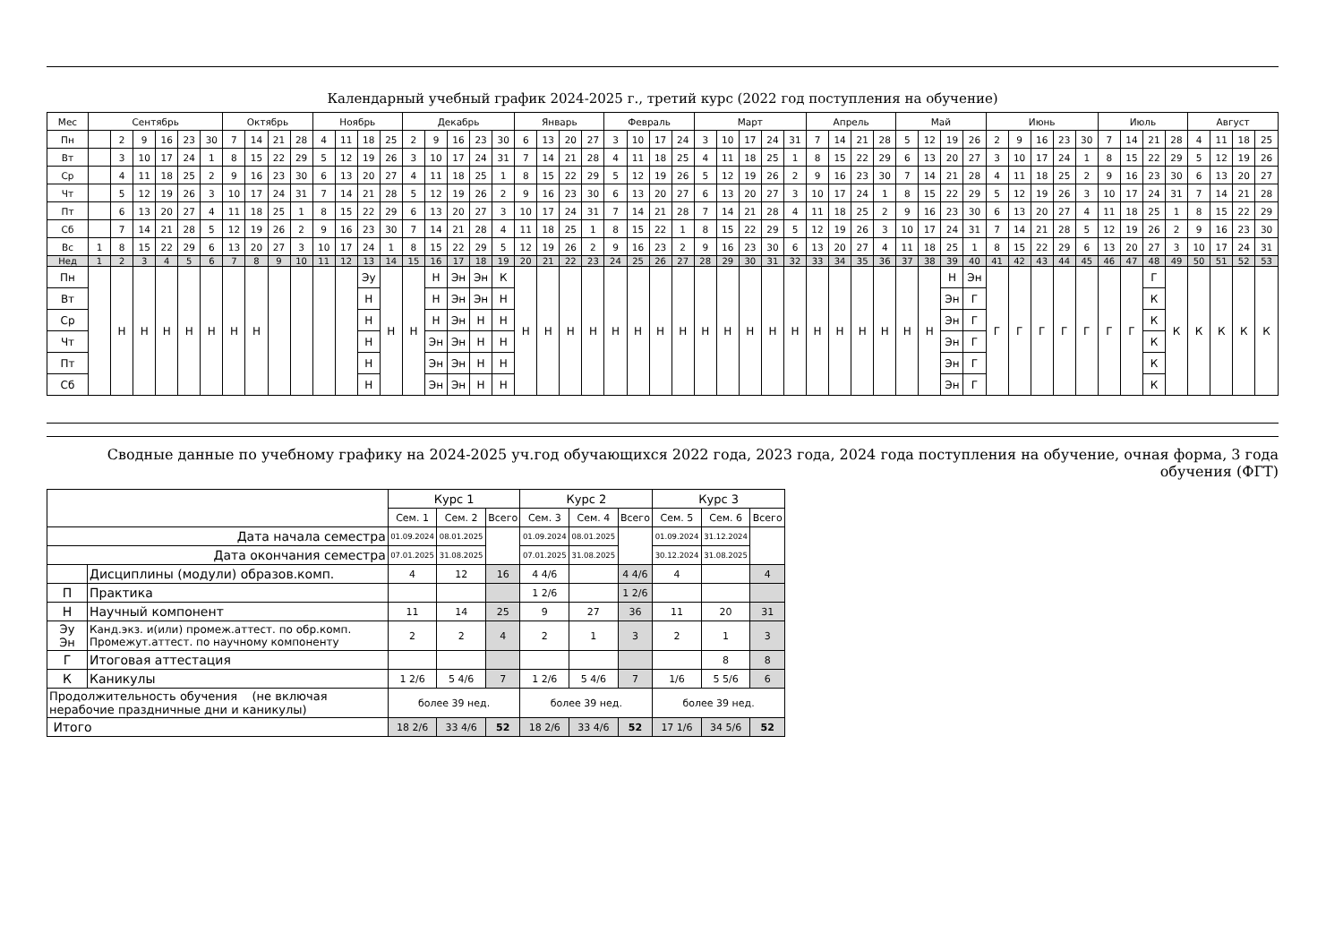Календарный учебный график 2024-2025 г., третий курс (2022 год поступления на обучение)
| Мес | Сентябрь | | | | | | Октябрь | | | | Ноябрь | | | | Декабрь | | | | | Январь | | | | Февраль | | | | Март | | | | | Апрель | | | | Май | | | | Июнь | | | | | Июль | | | | Август | | | |
| Пн | | 2 | 9 | 16 | 23 | 30 | 7 | 14 | 21 | 28 | 4 | 11 | 18 | 25 | 2 | 9 | 16 | 23 | 30 | 6 | 13 | 20 | 27 | 3 | 10 | 17 | 24 | 3 | 10 | 17 | 24 | 31 | 7 | 14 | 21 | 28 | 5 | 12 | 19 | 26 | 2 | 9 | 16 | 23 | 30 | 7 | 14 | 21 | 28 | 4 | 11 | 18 | 25 |
| Вт | | 3 | 10 | 17 | 24 | 1 | 8 | 15 | 22 | 29 | 5 | 12 | 19 | 26 | 3 | 10 | 17 | 24 | 31 | 7 | 14 | 21 | 28 | 4 | 11 | 18 | 25 | 4 | 11 | 18 | 25 | 1 | 8 | 15 | 22 | 29 | 6 | 13 | 20 | 27 | 3 | 10 | 17 | 24 | 1 | 8 | 15 | 22 | 29 | 5 | 12 | 19 | 26 |
| Ср | | 4 | 11 | 18 | 25 | 2 | 9 | 16 | 23 | 30 | 6 | 13 | 20 | 27 | 4 | 11 | 18 | 25 | 1 | 8 | 15 | 22 | 29 | 5 | 12 | 19 | 26 | 5 | 12 | 19 | 26 | 2 | 9 | 16 | 23 | 30 | 7 | 14 | 21 | 28 | 4 | 11 | 18 | 25 | 2 | 9 | 16 | 23 | 30 | 6 | 13 | 20 | 27 |
| Чт | | 5 | 12 | 19 | 26 | 3 | 10 | 17 | 24 | 31 | 7 | 14 | 21 | 28 | 5 | 12 | 19 | 26 | 2 | 9 | 16 | 23 | 30 | 6 | 13 | 20 | 27 | 6 | 13 | 20 | 27 | 3 | 10 | 17 | 24 | 1 | 8 | 15 | 22 | 29 | 5 | 12 | 19 | 26 | 3 | 10 | 17 | 24 | 31 | 7 | 14 | 21 | 28 |
| Пт | | 6 | 13 | 20 | 27 | 4 | 11 | 18 | 25 | 1 | 8 | 15 | 22 | 29 | 6 | 13 | 20 | 27 | 3 | 10 | 17 | 24 | 31 | 7 | 14 | 21 | 28 | 7 | 14 | 21 | 28 | 4 | 11 | 18 | 25 | 2 | 9 | 16 | 23 | 30 | 6 | 13 | 20 | 27 | 4 | 11 | 18 | 25 | 1 | 8 | 15 | 22 | 29 |
| Сб | | 7 | 14 | 21 | 28 | 5 | 12 | 19 | 26 | 2 | 9 | 16 | 23 | 30 | 7 | 14 | 21 | 28 | 4 | 11 | 18 | 25 | 1 | 8 | 15 | 22 | 1 | 8 | 15 | 22 | 29 | 5 | 12 | 19 | 26 | 3 | 10 | 17 | 24 | 31 | 7 | 14 | 21 | 28 | 5 | 12 | 19 | 26 | 2 | 9 | 16 | 23 | 30 |
| Вс | 1 | 8 | 15 | 22 | 29 | 6 | 13 | 20 | 27 | 3 | 10 | 17 | 24 | 1 | 8 | 15 | 22 | 29 | 5 | 12 | 19 | 26 | 2 | 9 | 16 | 23 | 2 | 9 | 16 | 23 | 30 | 6 | 13 | 20 | 27 | 4 | 11 | 18 | 25 | 1 | 8 | 15 | 22 | 29 | 6 | 13 | 20 | 27 | 3 | 10 | 17 | 24 | 31 |
| Нед | 1 | 2 | 3 | 4 | 5 | 6 | 7 | 8 | 9 | 10 | 11 | 12 | 13 | 14 | 15 | 16 | 17 | 18 | 19 | 20 | 21 | 22 | 23 | 24 | 25 | 26 | 27 | 28 | 29 | 30 | 31 | 32 | 33 | 34 | 35 | 36 | 37 | 38 | 39 | 40 | 41 | 42 | 43 | 44 | 45 | 46 | 47 | 48 | 49 | 50 | 51 | 52 | 53 |
| Пн | | Н | Н | Н | Н | Н | Н | Н | | | | | Эу | Н | Н | Н | Эн | Эн | К | Н | Н | Н | Н | Н | Н | Н | Н | Н | Н | Н | Н | Н | Н | Н | Н | Н | Н | Н | Н | Эн | Г | Г | Г | Г | Г | Г | Г | Г | К | К | К | К | К |
| Вт | | | | | | | | | | | | | Н | | | Н | Эн | Эн | Н | | | | | | | | | | | | | | | | | | | | Эн | Г | | | | | | | | К | | | | | |
| Ср | | | | | | | | | | | | | Н | | | Н | Эн | Н | Н | | | | | | | | | | | | | | | | | | | | Эн | Г | | | | | | | | К | | | | | |
| Чт | | | | | | | | | | | | | Н | | | Эн | Эн | Н | Н | | | | | | | | | | | | | | | | | | | | Эн | Г | | | | | | | | К | | | | | |
| Пт | | | | | | | | | | | | | Н | | | Эн | Эн | Н | Н | | | | | | | | | | | | | | | | | | | | Эн | Г | | | | | | | | К | | | | | |
| Сб | | | | | | | | | | | | | Н | | | Эн | Эн | Н | Н | | | | | | | | | | | | | | | | | | | | Эн | Г | | | | | | | | К | | | | | |
Сводные данные по учебному графику на 2024-2025 уч.год обучающихся 2022 года, 2023 года, 2024 года поступления на обучение, очная форма, 3 года обучения (ФГТ)
| | | Курс 1 | | | Курс 2 | | | Курс 3 | | |
| | | Сем. 1 | Сем. 2 | Всего | Сем. 3 | Сем. 4 | Всего | Сем. 5 | Сем. 6 | Всего |
| Дата начала семестра | | 01.09.2024 | 08.01.2025 | | 01.09.2024 | 08.01.2025 | | 01.09.2024 | 31.12.2024 | |
| Дата окончания семестра | | 07.01.2025 | 31.08.2025 | | 07.01.2025 | 31.08.2025 | | 30.12.2024 | 31.08.2025 | |
| | Дисциплины (модули) образов.комп. | 4 | 12 | 16 | 4 4/6 | | 4 4/6 | 4 | | 4 |
| П | Практика | | | | 1 2/6 | | 1 2/6 | | | |
| Н | Научный компонент | 11 | 14 | 25 | 9 | 27 | 36 | 11 | 20 | 31 |
| Эу Эн | Канд.экз. и(или) промеж.аттест. по обр.комп. Промежут.аттест. по научному компоненту | 2 | 2 | 4 | 2 | 1 | 3 | 2 | 1 | 3 |
| Г | Итоговая аттестация | | | | | | | | 8 | 8 |
| К | Каникулы | 1 2/6 | 5 4/6 | 7 | 1 2/6 | 5 4/6 | 7 | 1/6 | 5 5/6 | 6 |
| Продолжительность обучения (не включая нерабочие праздничные дни и каникулы) | | более 39 нед. | | | более 39 нед. | | | более 39 нед. | | |
| Итого | | 18 2/6 | 33 4/6 | 52 | 18 2/6 | 33 4/6 | 52 | 17 1/6 | 34 5/6 | 52 |